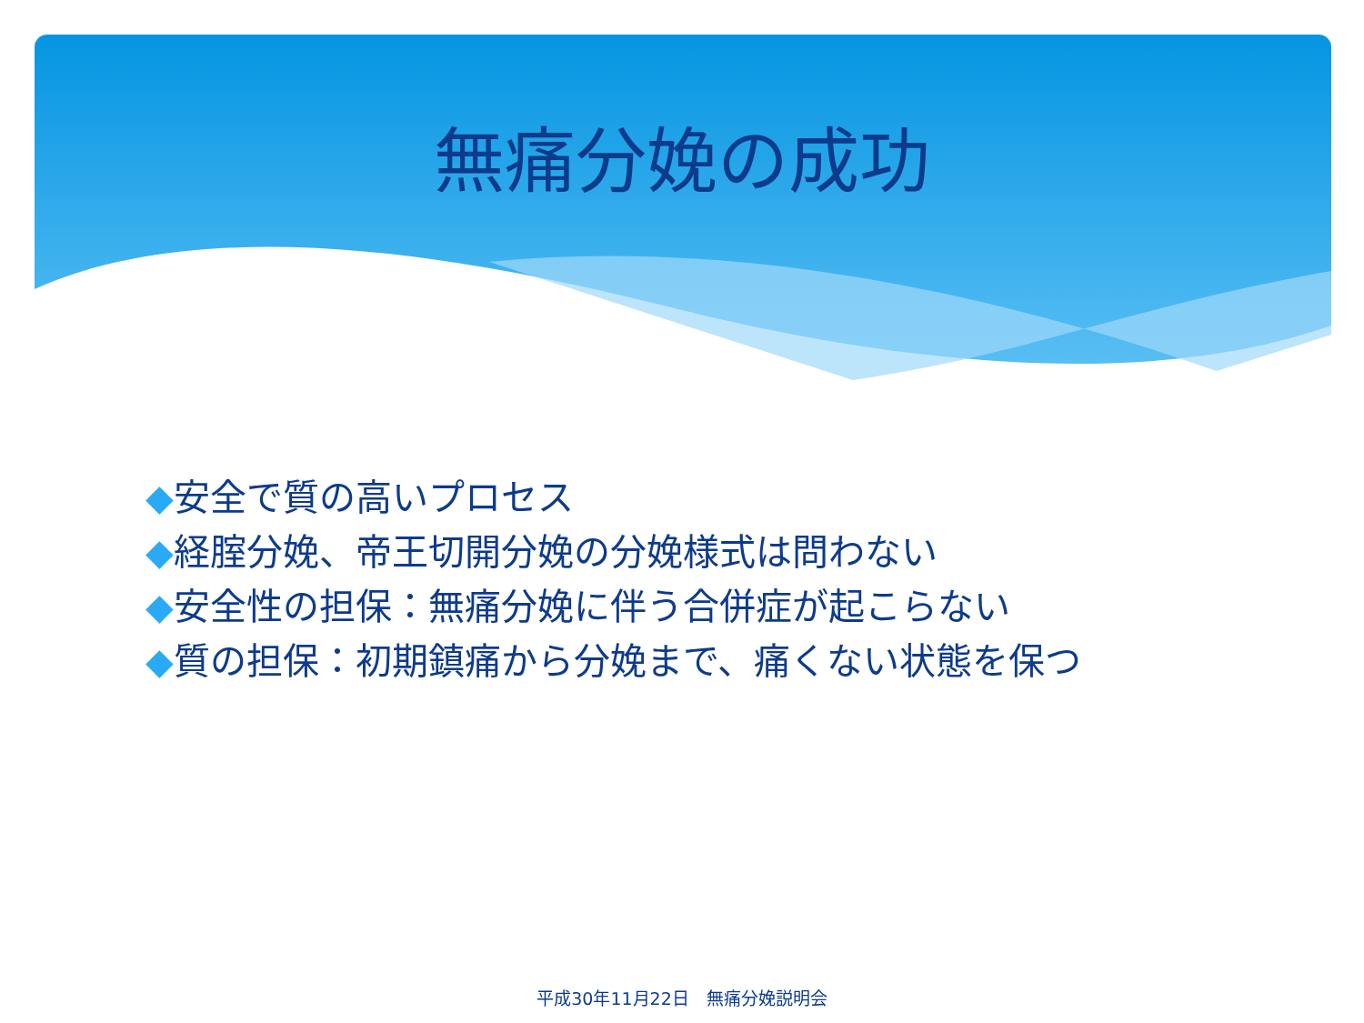無痛分娩の成功
◆安全で質の高いプロセス
◆経腟分娩、帝王切開分娩の分娩様式は問わない
◆安全性の担保：無痛分娩に伴う合併症が起こらない
◆質の担保：初期鎮痛から分娩まで、痛くない状態を保つ
平成30年11月22日　無痛分娩説明会